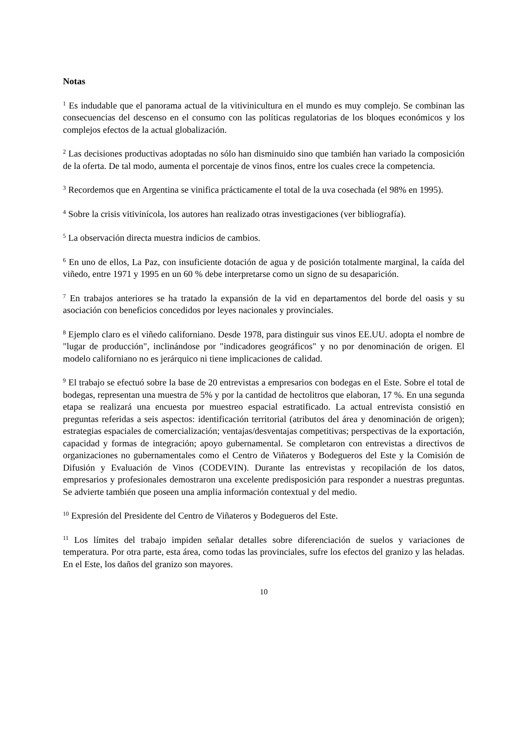Notas
<sup>1</sup> Es indudable que el panorama actual de la vitivinicultura en el mundo es muy complejo. Se combinan las consecuencias del descenso en el consumo con las políticas regulatorias de los bloques económicos y los complejos efectos de la actual globalización.
<sup>2</sup> Las decisiones productivas adoptadas no sólo han disminuido sino que también han variado la composición de la oferta. De tal modo, aumenta el porcentaje de vinos finos, entre los cuales crece la competencia.
<sup>3</sup> Recordemos que en Argentina se vinifica prácticamente el total de la uva cosechada (el 98% en 1995).
<sup>4</sup> Sobre la crisis vitivinícola, los autores han realizado otras investigaciones (ver bibliografía).
<sup>5</sup> La observación directa muestra indicios de cambios.
<sup>6</sup> En uno de ellos, La Paz, con insuficiente dotación de agua y de posición totalmente marginal, la caída del viñedo, entre 1971 y 1995 en un 60 % debe interpretarse como un signo de su desaparición.
<sup>7</sup> En trabajos anteriores se ha tratado la expansión de la vid en departamentos del borde del oasis y su asociación con beneficios concedidos por leyes nacionales y provinciales.
<sup>8</sup> Ejemplo claro es el viñedo californiano. Desde 1978, para distinguir sus vinos EE.UU. adopta el nombre de "lugar de producción", inclinándose por "indicadores geográficos" y no por denominación de origen. El modelo californiano no es jerárquico ni tiene implicaciones de calidad.
<sup>9</sup> El trabajo se efectuó sobre la base de 20 entrevistas a empresarios con bodegas en el Este. Sobre el total de bodegas, representan una muestra de 5% y por la cantidad de hectolitros que elaboran, 17 %. En una segunda etapa se realizará una encuesta por muestreo espacial estratificado. La actual entrevista consistió en preguntas referidas a seis aspectos: identificación territorial (atributos del área y denominación de origen); estrategias espaciales de comercialización; ventajas/desventajas competitivas; perspectivas de la exportación, capacidad y formas de integración; apoyo gubernamental. Se completaron con entrevistas a directivos de organizaciones no gubernamentales como el Centro de Viñateros y Bodegueros del Este y la Comisión de Difusión y Evaluación de Vinos (CODEVIN). Durante las entrevistas y recopilación de los datos, empresarios y profesionales demostraron una excelente predisposición para responder a nuestras preguntas. Se advierte también que poseen una amplia información contextual y del medio.
<sup>10</sup> Expresión del Presidente del Centro de Viñateros y Bodegueros del Este.
<sup>11</sup> Los límites del trabajo impiden señalar detalles sobre diferenciación de suelos y variaciones de temperatura. Por otra parte, esta área, como todas las provinciales, sufre los efectos del granizo y las heladas. En el Este, los daños del granizo son mayores.
10